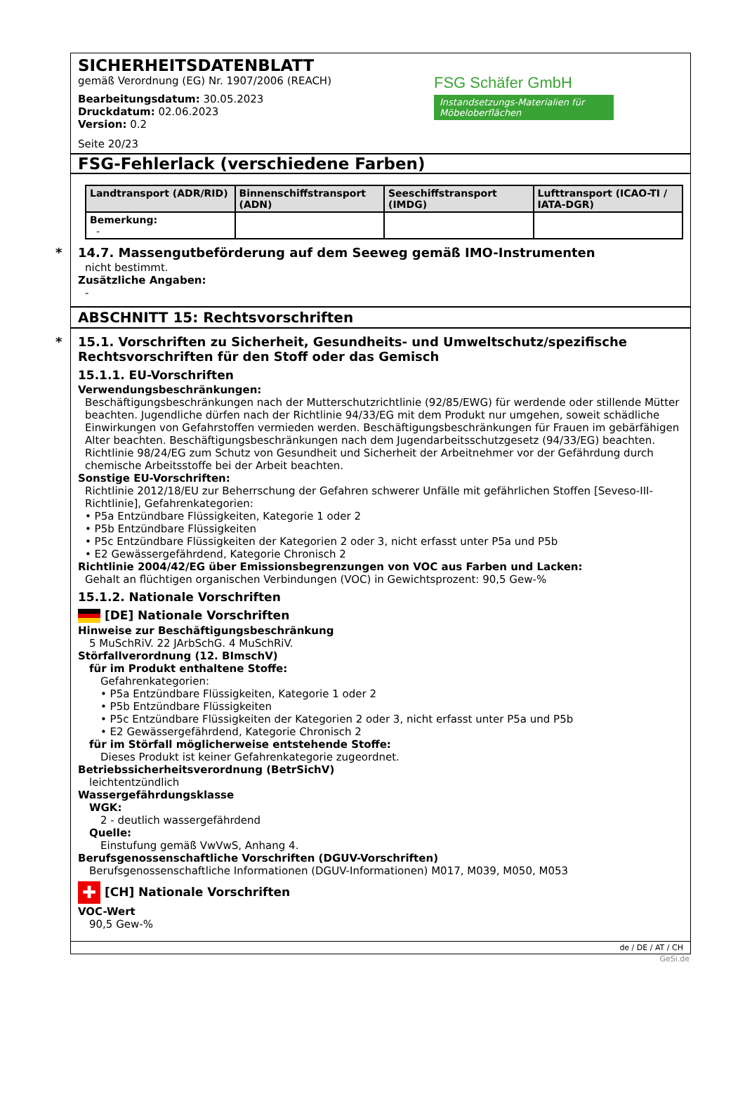SICHERHEITSDATENBLATT
gemäß Verordnung (EG) Nr. 1907/2006 (REACH)
Bearbeitungsdatum: 30.05.2023
Druckdatum: 02.06.2023
Version: 0.2
Seite 20/23
FSG Schäfer GmbH
Instandsetzungs-Materialien für Möbeloberflächen
FSG-Fehlerlack (verschiedene Farben)
| Landtransport (ADR/RID) | Binnenschiffstransport (ADN) | Seeschiffstransport (IMDG) | Lufttransport (ICAO-TI / IATA-DGR) |
| --- | --- | --- | --- |
| Bemerkung: - | | | |
*
14.7. Massengutbeförderung auf dem Seeweg gemäß IMO-Instrumenten
nicht bestimmt.
Zusätzliche Angaben:
-
ABSCHNITT 15: Rechtsvorschriften
*
15.1. Vorschriften zu Sicherheit, Gesundheits- und Umweltschutz/spezifische Rechtsvorschriften für den Stoff oder das Gemisch
15.1.1. EU-Vorschriften
Verwendungsbeschränkungen:
Beschäftigungsbeschränkungen nach der Mutterschutzrichtlinie (92/85/EWG) für werdende oder stillende Mütter beachten. Jugendliche dürfen nach der Richtlinie 94/33/EG mit dem Produkt nur umgehen, soweit schädliche Einwirkungen von Gefahrstoffen vermieden werden. Beschäftigungsbeschränkungen für Frauen im gebärfähigen Alter beachten. Beschäftigungsbeschränkungen nach dem Jugendarbeitsschutzgesetz (94/33/EG) beachten. Richtlinie 98/24/EG zum Schutz von Gesundheit und Sicherheit der Arbeitnehmer vor der Gefährdung durch chemische Arbeitsstoffe bei der Arbeit beachten.
Sonstige EU-Vorschriften:
Richtlinie 2012/18/EU zur Beherrschung der Gefahren schwerer Unfälle mit gefährlichen Stoffen [Seveso-III-Richtlinie], Gefahrenkategorien:
• P5a Entzündbare Flüssigkeiten, Kategorie 1 oder 2
• P5b Entzündbare Flüssigkeiten
• P5c Entzündbare Flüssigkeiten der Kategorien 2 oder 3, nicht erfasst unter P5a und P5b
• E2 Gewässergefährdend, Kategorie Chronisch 2
Richtlinie 2004/42/EG über Emissionsbegrenzungen von VOC aus Farben und Lacken:
Gehalt an flüchtigen organischen Verbindungen (VOC) in Gewichtsprozent: 90,5 Gew-%
15.1.2. Nationale Vorschriften
[DE] Nationale Vorschriften
Hinweise zur Beschäftigungsbeschränkung
5 MuSchRiV. 22 JArbSchG. 4 MuSchRiV.
Störfallverordnung (12. BImschV)
für im Produkt enthaltene Stoffe:
Gefahrenkategorien:
• P5a Entzündbare Flüssigkeiten, Kategorie 1 oder 2
• P5b Entzündbare Flüssigkeiten
• P5c Entzündbare Flüssigkeiten der Kategorien 2 oder 3, nicht erfasst unter P5a und P5b
• E2 Gewässergefährdend, Kategorie Chronisch 2
für im Störfall möglicherweise entstehende Stoffe:
Dieses Produkt ist keiner Gefahrenkategorie zugeordnet.
Betriebssicherheitsverordnung (BetrSichV)
leichtentzündlich
Wassergefährdungsklasse
WGK:
2 - deutlich wassergefährdend
Quelle:
Einstufung gemäß VwVwS, Anhang 4.
Berufsgenossenschaftliche Vorschriften (DGUV-Vorschriften)
Berufsgenossenschaftliche Informationen (DGUV-Informationen) M017, M039, M050, M053
✚ [CH] Nationale Vorschriften
VOC-Wert
90,5 Gew-%
de / DE / AT / CH
GeSi.de